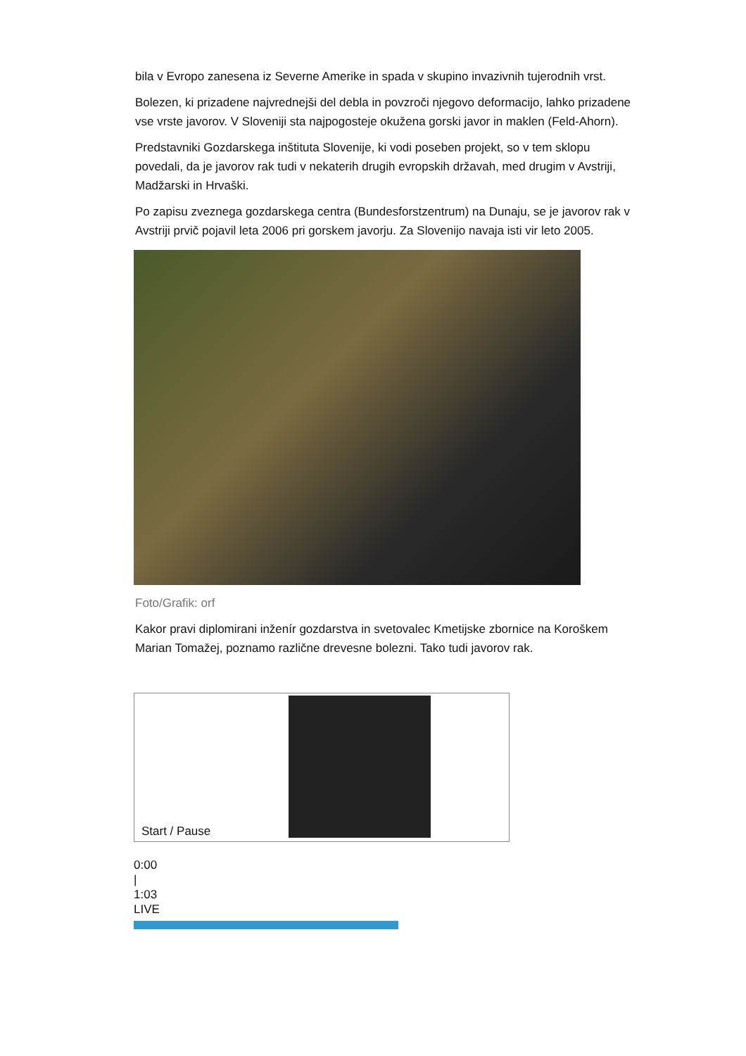bila v Evropo zanesena iz Severne Amerike in spada v skupino invazivnih tujerodnih vrst.
Bolezen, ki prizadene najvrednejši del debla in povzroči njegovo deformacijo, lahko prizadene vse vrste javorov. V Sloveniji sta najpogosteje okužena gorski javor in maklen (Feld-Ahorn).
Predstavniki Gozdarskega inštituta Slovenije, ki vodi poseben projekt, so v tem sklopu povedali, da je javorov rak tudi v nekaterih drugih evropskih državah, med drugim v Avstriji, Madžarski in Hrvaški.
Po zapisu zveznega gozdarskega centra (Bundesforstzentrum) na Dunaju, se je javorov rak v Avstriji prvič pojavil leta 2006 pri gorskem javorju. Za Slovenijo navaja isti vir leto 2005.
Foto/Grafik: orf
Kakor pravi diplomirani inženír gozdarstva in svetovalec Kmetijske zbornice na Koroškem Marian Tomažej, poznamo različne drevesne bolezni. Tako tudi javorov rak.
Start / Pause
0:00
|
1:03
LIVE